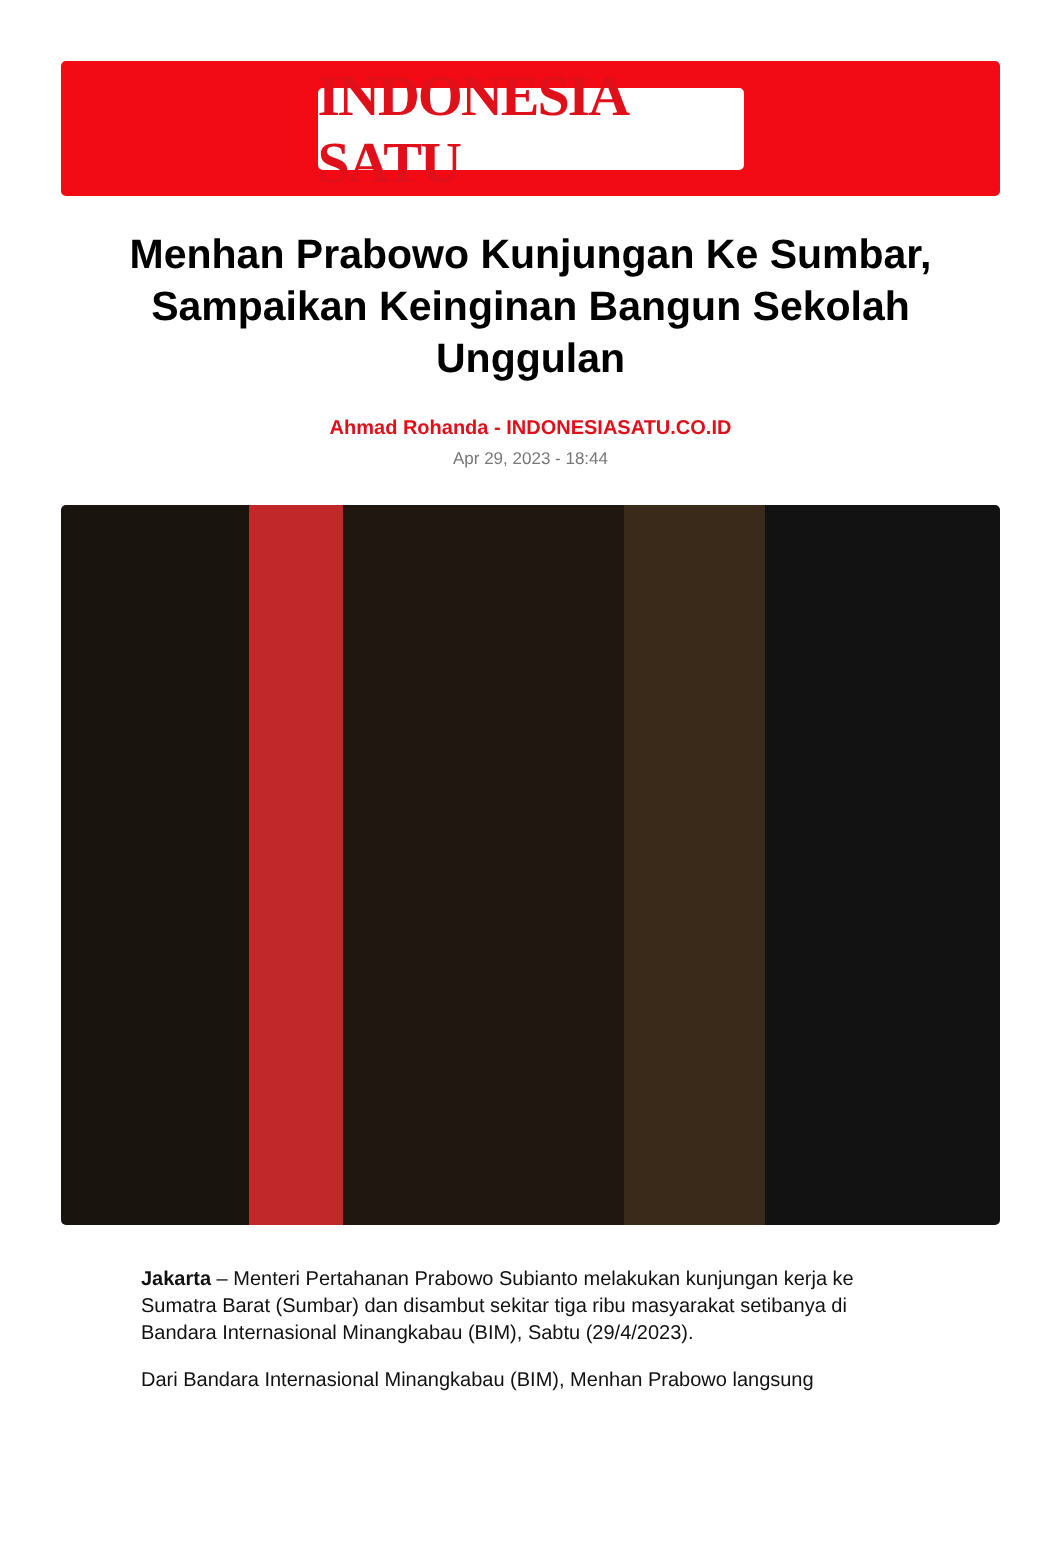INDONESIA SATU
Menhan Prabowo Kunjungan Ke Sumbar, Sampaikan Keinginan Bangun Sekolah Unggulan
Ahmad Rohanda - INDONESIASATU.CO.ID
Apr 29, 2023 - 18:44
Jakarta – Menteri Pertahanan Prabowo Subianto melakukan kunjungan kerja ke Sumatra Barat (Sumbar) dan disambut sekitar tiga ribu masyarakat setibanya di Bandara Internasional Minangkabau (BIM), Sabtu (29/4/2023).
Dari Bandara Internasional Minangkabau (BIM), Menhan Prabowo langsung